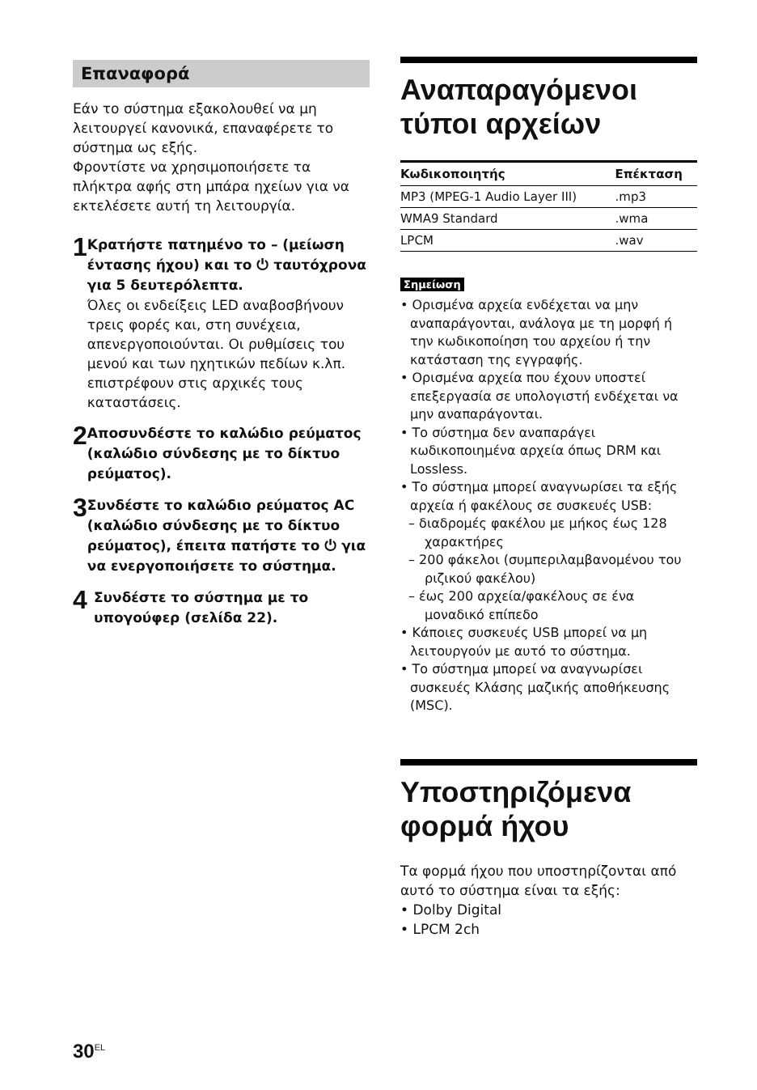Επαναφορά
Εάν το σύστημα εξακολουθεί να μη λειτουργεί κανονικά, επαναφέρετε το σύστημα ως εξής.
Φροντίστε να χρησιμοποιήσετε τα πλήκτρα αφής στη μπάρα ηχείων για να εκτελέσετε αυτή τη λειτουργία.
1
Κρατήστε πατημένο το – (μείωση έντασης ήχου) και το ⏻ ταυτόχρονα για 5 δευτερόλεπτα.
Όλες οι ενδείξεις LED αναβοσβήνουν τρεις φορές και, στη συνέχεια, απενεργοποιούνται. Οι ρυθμίσεις του μενού και των ηχητικών πεδίων κ.λπ. επιστρέφουν στις αρχικές τους καταστάσεις.
2
Αποσυνδέστε το καλώδιο ρεύματος (καλώδιο σύνδεσης με το δίκτυο ρεύματος).
3
Συνδέστε το καλώδιο ρεύματος AC (καλώδιο σύνδεσης με το δίκτυο ρεύματος), έπειτα πατήστε το ⏻ για να ενεργοποιήσετε το σύστημα.
4
Συνδέστε το σύστημα με το υπογούφερ (σελίδα 22).
Αναπαραγόμενοι τύποι αρχείων
| Κωδικοποιητής | Επέκταση |
| --- | --- |
| MP3 (MPEG-1 Audio Layer III) | .mp3 |
| WMA9 Standard | .wma |
| LPCM | .wav |
Σημείωση
• Ορισμένα αρχεία ενδέχεται να μην αναπαράγονται, ανάλογα με τη μορφή ή την κωδικοποίηση του αρχείου ή την κατάσταση της εγγραφής.
• Ορισμένα αρχεία που έχουν υποστεί επεξεργασία σε υπολογιστή ενδέχεται να μην αναπαράγονται.
• Το σύστημα δεν αναπαράγει κωδικοποιημένα αρχεία όπως DRM και Lossless.
• Το σύστημα μπορεί αναγνωρίσει τα εξής αρχεία ή φακέλους σε συσκευές USB:
– διαδρομές φακέλου με μήκος έως 128 χαρακτήρες
– 200 φάκελοι (συμπεριλαμβανομένου του ριζικού φακέλου)
– έως 200 αρχεία/φακέλους σε ένα μοναδικό επίπεδο
• Κάποιες συσκευές USB μπορεί να μη λειτουργούν με αυτό το σύστημα.
• Το σύστημα μπορεί να αναγνωρίσει συσκευές Κλάσης μαζικής αποθήκευσης (MSC).
Υποστηριζόμενα φορμά ήχου
Τα φορμά ήχου που υποστηρίζονται από αυτό το σύστημα είναι τα εξής:
• Dolby Digital
• LPCM 2ch
30<sup>EL</sup>